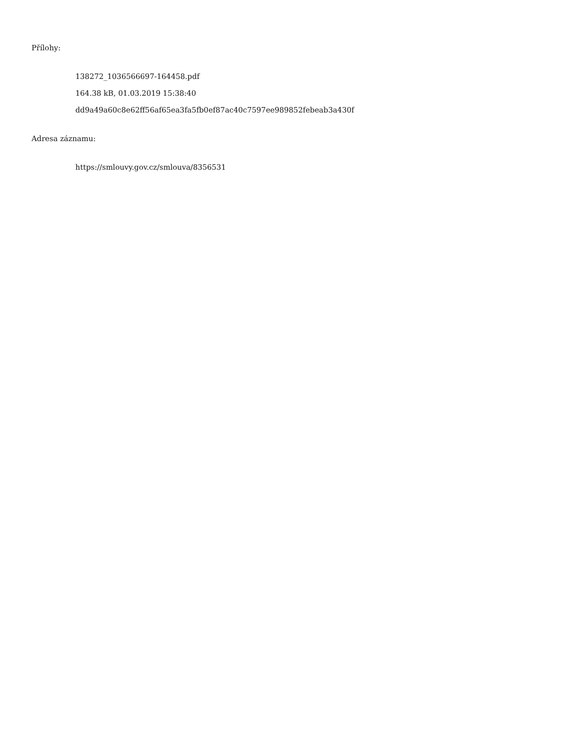Přílohy:
138272_1036566697-164458.pdf
164.38 kB, 01.03.2019 15:38:40
dd9a49a60c8e62ff56af65ea3fa5fb0ef87ac40c7597ee989852febeab3a430f
Adresa záznamu:
https://smlouvy.gov.cz/smlouva/8356531